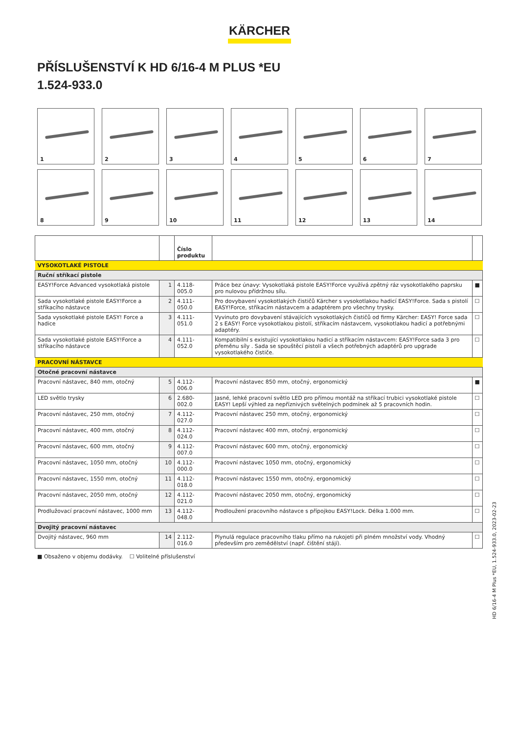KÄRCHER
PŘÍSLUŠENSTVÍ K HD 6/16-4 M PLUS *EU
1.524-933.0
1
2
3
4
5
6
7
8
9
10
11
12
13
14
| | | Číslo produktu | | |
| --- | --- | --- | --- | --- |
| VYSOKOTLAKÉ PISTOLE | | | | |
| Ruční stříkací pistole | | | | |
| EASY!Force Advanced vysokotlaká pistole | 1 | 4.118-005.0 | Práce bez únavy: Vysokotlaká pistole EASY!Force využívá zpětný ráz vysokotlakého paprsku pro nulovou přídržnou sílu. | ■ |
| Sada vysokotlaké pistole EASY!Force a stříkacího nástavce | 2 | 4.111-050.0 | Pro dovybavení vysokotlakých čističů Kärcher s vysokotlakou hadicí EASY!Force. Sada s pistolí EASY!Force, stříkacím nástavcem a adaptérem pro všechny trysky. | ☐ |
| Sada vysokotlaké pistole EASY! Force a hadice | 3 | 4.111-051.0 | Vyvinuto pro dovybavení stávajících vysokotlakých čističů od firmy Kärcher: EASY! Force sada 2 s EASY! Force vysokotlakou pistolí, stříkacím nástavcem, vysokotlakou hadicí a potřebnými adaptéry. | ☐ |
| Sada vysokotlaké pistole EASY!Force a stříkacího nástavce | 4 | 4.111-052.0 | Kompatibilní s existující vysokotlakou hadicí a stříkacím nástavcem: EASY!Force sada 3 pro přeměnu síly . Sada se spouštěcí pistolí a všech potřebných adaptérů pro upgrade vysokotlakého čističe. | ☐ |
| PRACOVNÍ NÁSTAVCE | | | | |
| Otočné pracovní nástavce | | | | |
| Pracovní nástavec, 840 mm, otočný | 5 | 4.112-006.0 | Pracovní nástavec 850 mm, otočný, ergonomický | ■ |
| LED světlo trysky | 6 | 2.680-002.0 | Jasné, lehké pracovní světlo LED pro přímou montáž na stříkací trubici vysokotlaké pistole EASY! Lepší výhled za nepříznivých světelných podmínek až 5 pracovních hodin. | ☐ |
| Pracovní nástavec, 250 mm, otočný | 7 | 4.112-027.0 | Pracovní nástavec 250 mm, otočný, ergonomický | ☐ |
| Pracovní nástavec, 400 mm, otočný | 8 | 4.112-024.0 | Pracovní nástavec 400 mm, otočný, ergonomický | ☐ |
| Pracovní nástavec, 600 mm, otočný | 9 | 4.112-007.0 | Pracovní nástavec 600 mm, otočný, ergonomický | ☐ |
| Pracovní nástavec, 1050 mm, otočný | 10 | 4.112-000.0 | Pracovní nástavec 1050 mm, otočný, ergonomický | ☐ |
| Pracovní nástavec, 1550 mm, otočný | 11 | 4.112-018.0 | Pracovní nástavec 1550 mm, otočný, ergonomický | ☐ |
| Pracovní nástavec, 2050 mm, otočný | 12 | 4.112-021.0 | Pracovní nástavec 2050 mm, otočný, ergonomický | ☐ |
| Prodlužovací pracovní nástavec, 1000 mm | 13 | 4.112-048.0 | Prodloužení pracovního nástavce s přípojkou EASY!Lock. Délka 1.000 mm. | ☐ |
| Dvojitý pracovní nástavec | | | | |
| Dvojitý nástavec, 960 mm | 14 | 2.112-016.0 | Plynulá regulace pracovního tlaku přímo na rukojeti při plném množství vody. Vhodný především pro zemědělství (např. čištění stájí). | ☐ |
■ Obsaženo v objemu dodávky. ☐ Volitelné příslušenství
HD 6/16-4 M Plus *EU, 1.524-933.0, 2023-02-23